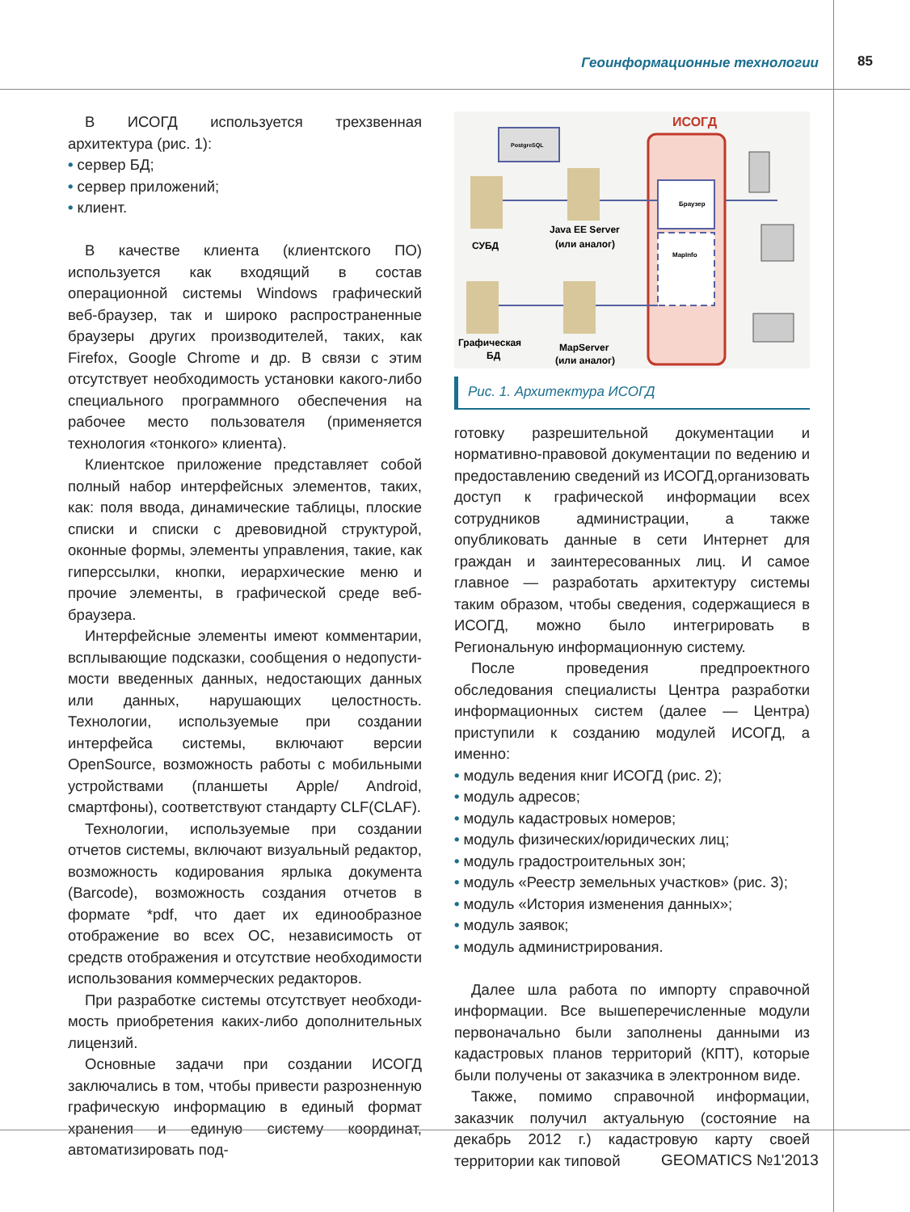Геоинформационные технологии 85
В ИСОГД используется трехзвенная архитектура (рис. 1):
• сервер БД;
• сервер приложений;
• клиент.
В качестве клиента (клиентского ПО) использует­ся как входящий в состав операционной системы Windows графический веб-браузер, так и широко распространенные браузеры других производите­лей, таких, как Firefox, Google Chrome и др. В связи с этим отсутствует необходимость установки какого-либо специального программного обеспечения на рабочее место пользователя (применяется техноло­гия «тонкого» клиента).
Клиентское приложение представляет собой пол­ный набор интерфейсных элементов, таких, как: поля ввода, динамические таблицы, плоские списки и списки с древовидной структурой, оконные формы, элементы управления, такие, как гиперссылки, кноп­ки, иерархические меню и прочие элементы, в гра­фической среде веб-браузера.
Интерфейсные элементы имеют комментарии, всплывающие подсказки, сообщения о недопусти­мости введенных данных, недостающих данных или данных, нарушающих целостность. Технологии, используемые при создании интерфейса системы, включают версии OpenSource, возможность рабо­ты с мобильными устройствами (планшеты Apple/ Android, смартфоны), соответствуют стандарту CLF(CLAF).
Технологии, используемые при создании отчетов системы, включают визуальный редактор, возмож­ность кодирования ярлыка документа (Barcode), возможность создания отчетов в формате *pdf, что дает их единообразное отображение во всех ОС, независимость от средств отображения и отсутст­вие необходимости использования коммерческих редакторов.
При разработке системы отсутствует необходи­мость приобретения каких-либо дополнительных лицензий.
Основные задачи при создании ИСОГД заключа­лись в том, чтобы привести разрозненную графиче­скую информацию в единый формат хранения и единую систему координат, автоматизировать под-
ИСОГД
Браузер
MapInfo
PostgreSQL
СУБД
Java EE Server
(или аналог)
Графическая
БД
MapServer
(или аналог)
Рис. 1. Архитектура ИСОГД
готовку разрешительной документации и норматив­но-правовой документации по ведению и предостав­лению сведений из ИСОГД,организовать доступ к графической информации всех сотрудников админи­страции, а также опубликовать данные в сети Интернет для граждан и заинтересованных лиц. И самое главное — разработать архитектуру системы таким образом, чтобы сведения, содержащиеся в ИСОГД, можно было интегрировать в Региональную информационную систему.
После проведения предпроектного обследования специалисты Центра разработки информационных систем (далее — Центра) приступили к созданию модулей ИСОГД, а именно:
• модуль ведения книг ИСОГД (рис. 2);
• модуль адресов;
• модуль кадастровых номеров;
• модуль физических/юридических лиц;
• модуль градостроительных зон;
• модуль «Реестр земельных участков» (рис. 3);
• модуль «История изменения данных»;
• модуль заявок;
• модуль администрирования.
Далее шла работа по импорту справочной инфор­мации. Все вышеперечисленные модули первона­чально были заполнены данными из кадастровых планов территорий (КПТ), которые были получены от заказчика в электронном виде.
Также, помимо справочной информации, заказчик получил актуальную (состояние на декабрь 2012 г.) кадастровую карту своей территории как типовой
GEOMATICS №1'2013